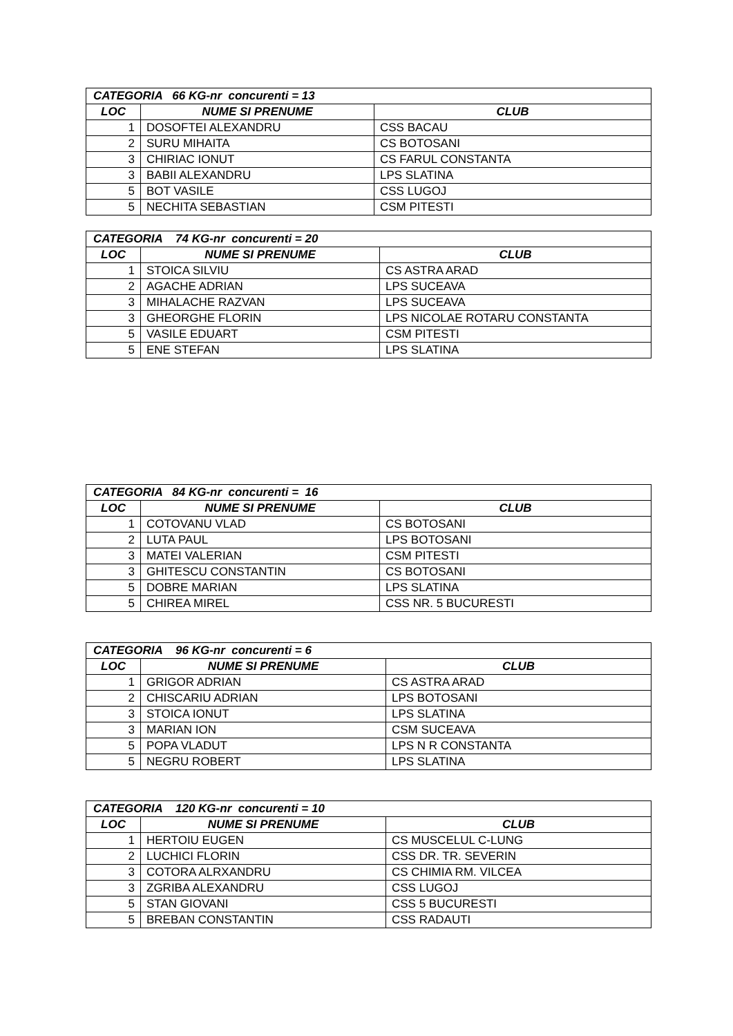| CATEGORIA 66 KG-nr concurenti = 13 | | |
| --- | --- | --- |
| LOC | NUME SI PRENUME | CLUB |
| 1 | DOSOFTEI ALEXANDRU | CSS BACAU |
| 2 | SURU MIHAITA | CS BOTOSANI |
| 3 | CHIRIAC IONUT | CS FARUL CONSTANTA |
| 3 | BABII ALEXANDRU | LPS SLATINA |
| 5 | BOT VASILE | CSS LUGOJ |
| 5 | NECHITA SEBASTIAN | CSM PITESTI |
| CATEGORIA 74 KG-nr concurenti = 20 | | |
| --- | --- | --- |
| LOC | NUME SI PRENUME | CLUB |
| 1 | STOICA SILVIU | CS ASTRA ARAD |
| 2 | AGACHE ADRIAN | LPS SUCEAVA |
| 3 | MIHALACHE RAZVAN | LPS SUCEAVA |
| 3 | GHEORGHE FLORIN | LPS NICOLAE ROTARU CONSTANTA |
| 5 | VASILE EDUART | CSM PITESTI |
| 5 | ENE STEFAN | LPS SLATINA |
| CATEGORIA 84 KG-nr concurenti = 16 | | |
| --- | --- | --- |
| LOC | NUME SI PRENUME | CLUB |
| 1 | COTOVANU VLAD | CS BOTOSANI |
| 2 | LUTA PAUL | LPS BOTOSANI |
| 3 | MATEI VALERIAN | CSM PITESTI |
| 3 | GHITESCU CONSTANTIN | CS BOTOSANI |
| 5 | DOBRE MARIAN | LPS SLATINA |
| 5 | CHIREA MIREL | CSS NR. 5 BUCURESTI |
| CATEGORIA 96 KG-nr concurenti = 6 | | |
| --- | --- | --- |
| LOC | NUME SI PRENUME | CLUB |
| 1 | GRIGOR ADRIAN | CS ASTRA ARAD |
| 2 | CHISCARIU ADRIAN | LPS BOTOSANI |
| 3 | STOICA IONUT | LPS SLATINA |
| 3 | MARIAN ION | CSM SUCEAVA |
| 5 | POPA VLADUT | LPS N R CONSTANTA |
| 5 | NEGRU ROBERT | LPS SLATINA |
| CATEGORIA 120 KG-nr concurenti = 10 | | |
| --- | --- | --- |
| LOC | NUME SI PRENUME | CLUB |
| 1 | HERTOIU EUGEN | CS MUSCELUL C-LUNG |
| 2 | LUCHICI FLORIN | CSS DR. TR. SEVERIN |
| 3 | COTORA ALRXANDRU | CS CHIMIA RM. VILCEA |
| 3 | ZGRIBA ALEXANDRU | CSS LUGOJ |
| 5 | STAN GIOVANI | CSS 5 BUCURESTI |
| 5 | BREBAN CONSTANTIN | CSS RADAUTI |